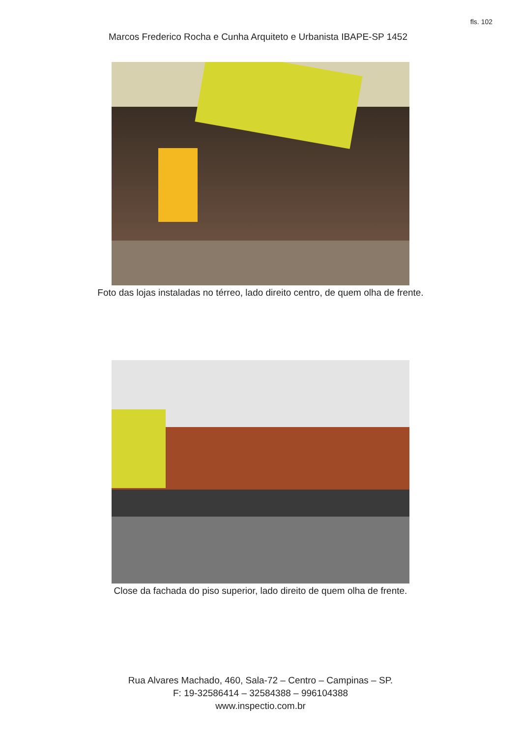fls. 102
Marcos Frederico Rocha e Cunha Arquiteto e Urbanista IBAPE-SP 1452
Foto das lojas instaladas no térreo, lado direito centro, de quem olha de frente.
Close da fachada do piso superior, lado direito de quem olha de frente.
Rua Alvares Machado, 460, Sala-72 – Centro – Campinas – SP.
F: 19-32586414 – 32584388 – 996104388
www.inspectio.com.br